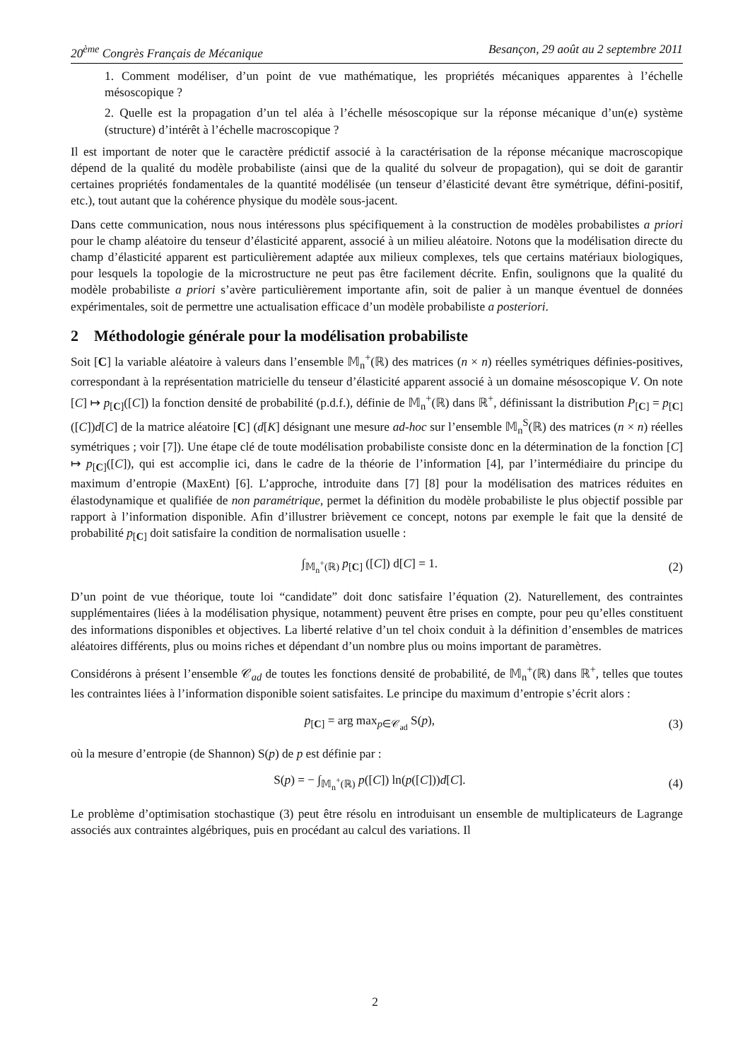20<sup>ème</sup> Congrès Français de Mécanique Besançon, 29 août au 2 septembre 2011
1. Comment modéliser, d’un point de vue mathématique, les propriétés mécaniques apparentes à l’échelle mésoscopique ?
2. Quelle est la propagation d’un tel aléa à l’échelle mésoscopique sur la réponse mécanique d’un(e) système (structure) d’intérêt à l’échelle macroscopique ?
Il est important de noter que le caractère prédictif associé à la caractérisation de la réponse mécanique macroscopique dépend de la qualité du modèle probabiliste (ainsi que de la qualité du solveur de propagation), qui se doit de garantir certaines propriétés fondamentales de la quantité modélisée (un tenseur d’élasticité devant être symétrique, défini-positif, etc.), tout autant que la cohérence physique du modèle sous-jacent.
Dans cette communication, nous nous intéressons plus spécifiquement à la construction de modèles probabilistes a priori pour le champ aléatoire du tenseur d’élasticité apparent, associé à un milieu aléatoire. Notons que la modélisation directe du champ d’élasticité apparent est particulièrement adaptée aux milieux complexes, tels que certains matériaux biologiques, pour lesquels la topologie de la microstructure ne peut pas être facilement décrite. Enfin, soulignons que la qualité du modèle probabiliste a priori s’avère particulièrement importante afin, soit de palier à un manque éventuel de données expérimentales, soit de permettre une actualisation efficace d’un modèle probabiliste a posteriori.
2 Méthodologie générale pour la modélisation probabiliste
Soit [C] la variable aléatoire à valeurs dans l’ensemble 𝕄<sub>n</sub><sup>+</sup>(ℝ) des matrices (n × n) réelles symétriques définies-positives, correspondant à la représentation matricielle du tenseur d’élasticité apparent associé à un domaine mésoscopique V. On note [C] ↦ p<sub>[C]</sub>([C]) la fonction densité de probabilité (p.d.f.), définie de 𝕄<sub>n</sub><sup>+</sup>(ℝ) dans ℝ<sup>+</sup>, définissant la distribution P<sub>[C]</sub> = p<sub>[C]</sub>([C])d[C] de la matrice aléatoire [C] (d[K] désignant une mesure ad-hoc sur l’ensemble 𝕄<sub>n</sub><sup>S</sup>(ℝ) des matrices (n × n) réelles symétriques ; voir [7]). Une étape clé de toute modélisation probabiliste consiste donc en la détermination de la fonction [C] ↦ p<sub>[C]</sub>([C]), qui est accomplie ici, dans le cadre de la théorie de l’information [4], par l’intermédiaire du principe du maximum d’entropie (MaxEnt) [6]. L’approche, introduite dans [7] [8] pour la modélisation des matrices réduites en élastodynamique et qualifiée de non paramétrique, permet la définition du modèle probabiliste le plus objectif possible par rapport à l’information disponible. Afin d’illustrer brièvement ce concept, notons par exemple le fait que la densité de probabilité p<sub>[C]</sub> doit satisfaire la condition de normalisation usuelle :
∫<sub>𝕄<sub>n</sub><sup>+</sup>(ℝ)</sub> p<sub>[C]</sub> ([C]) d[C] = 1. (2)
D’un point de vue théorique, toute loi “candidate” doit donc satisfaire l’équation (2). Naturellement, des contraintes supplémentaires (liées à la modélisation physique, notamment) peuvent être prises en compte, pour peu qu’elles constituent des informations disponibles et objectives. La liberté relative d’un tel choix conduit à la définition d’ensembles de matrices aléatoires différents, plus ou moins riches et dépendant d’un nombre plus ou moins important de paramètres.
Considérons à présent l’ensemble 𝒞<sub>ad</sub> de toutes les fonctions densité de probabilité, de 𝕄<sub>n</sub><sup>+</sup>(ℝ) dans ℝ<sup>+</sup>, telles que toutes les contraintes liées à l’information disponible soient satisfaites. Le principe du maximum d’entropie s’écrit alors :
p<sub>[C]</sub> = arg max<sub>p∈𝒞<sub>ad</sub></sub> S(p), (3)
où la mesure d’entropie (de Shannon) S(p) de p est définie par :
S(p) = − ∫<sub>𝕄<sub>n</sub><sup>+</sup>(ℝ)</sub> p([C]) ln(p([C]))d[C]. (4)
Le problème d’optimisation stochastique (3) peut être résolu en introduisant un ensemble de multiplicateurs de Lagrange associés aux contraintes algébriques, puis en procédant au calcul des variations. Il
2